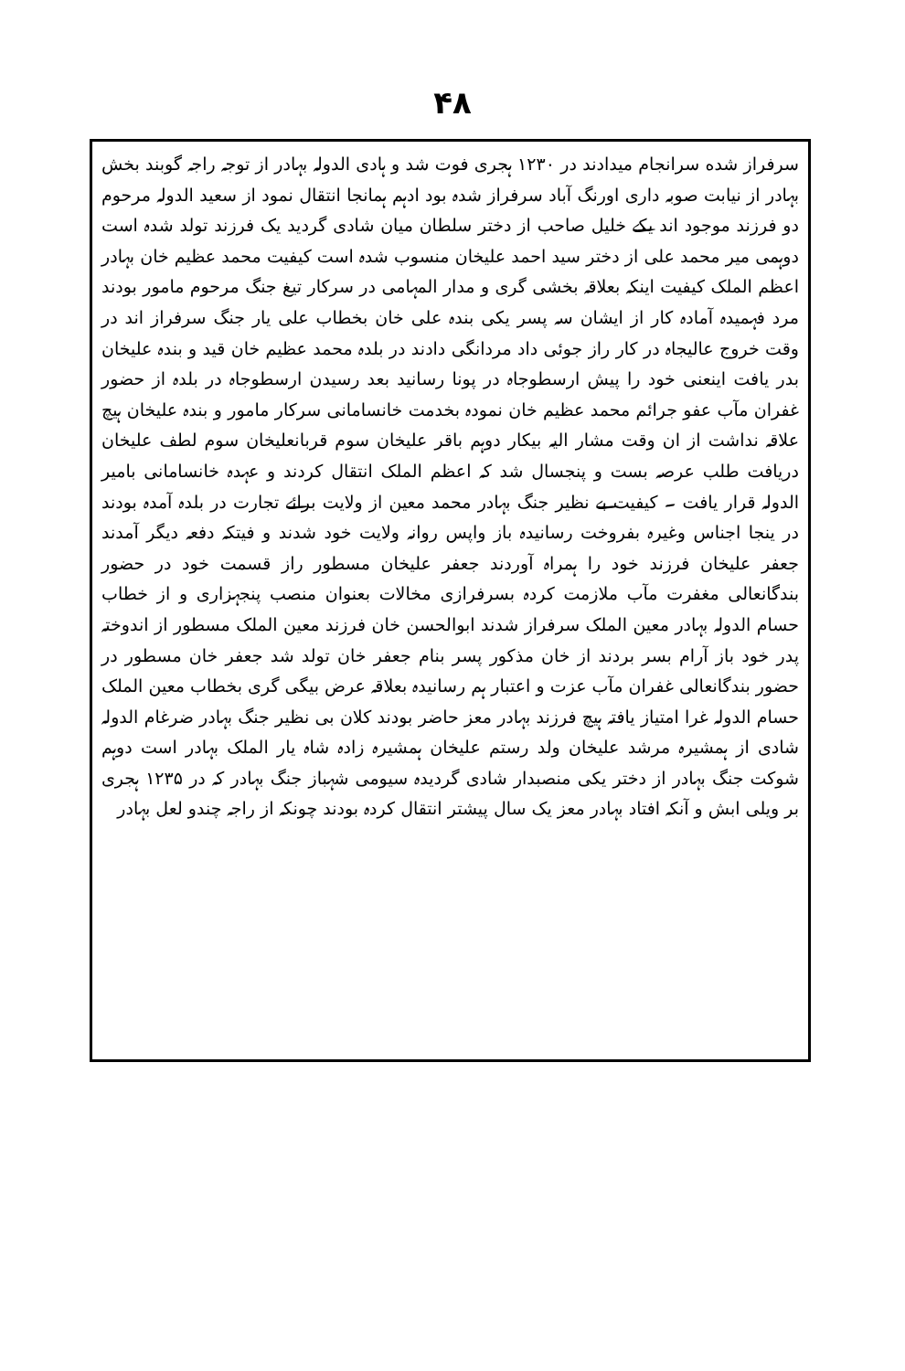۴۸
سرفراز شده سرانجام میدادند در ۱۲۳۰ ہجری فوت شد و ہادی الدولہ بہادر از توجہ راجہ گوبند بخش بہادر از نیابت صوبہ داری اورنگ آباد سرفراز شدہ بود ادہم ہمانجا انتقال نمود از سعید الدولہ مرحوم دو فرزند موجود اند یکے خلیل صاحب از دختر سلطان میان شادی گردید یک فرزند تولد شدہ است دوہمی میر محمد علی از دختر سید احمد علیخان منسوب شدہ است کیفیت محمد عظیم خان بہادر اعظم الملک کیفیت اینکہ بعلاقہ بخشی گری و مدار المہامی در سرکار تیغ جنگ مرحوم مامور بودند مرد فہمیدہ آمادہ کار از ایشان سہ پسر یکی بندہ علی خان بخطاب علی یار جنگ سرفراز اند در وقت خروج عالیجاہ در کار راز جوئی داد مردانگی دادند در بلدہ محمد عظیم خان قید و بندہ علیخان بدر یافت اینعنی خود را پیش ارسطوجاہ در پونا رسانید بعد رسیدن ارسطوجاہ در بلدہ از حضور غفران مآب عفو جرائم محمد عظیم خان نمودہ بخدمت خانسامانی سرکار مامور و بندہ علیخان ہیچ علاقہ نداشت از ان وقت مشار الیہ بیکار دوہم باقر علیخان سوم قربانعلیخان سوم لطف علیخان دریافت طلب عرصہ بست و پنجسال شد کہ اعظم الملک انتقال کردند و عہدہ خانسامانی بامیر الدولہ قرار یافت ۔ کیفیت بے نظیر جنگ بہادر محمد معین از ولایت برائے تجارت در بلدہ آمدہ بودند در ینجا اجناس وغیرہ بفروخت رسانیدہ باز واپس روانہ ولایت خود شدند و فیتکہ دفعہ دیگر آمدند جعفر علیخان فرزند خود را ہمراہ آوردند جعفر علیخان مسطور راز قسمت خود در حضور بندگانعالی مغفرت مآب ملازمت کردہ بسرفرازی مخالات بعنوان منصب پنجہزاری و از خطاب حسام الدولہ بہادر معین الملک سرفراز شدند ابوالحسن خان فرزند معین الملک مسطور از اندوختہ پدر خود باز آرام بسر بردند از خان مذکور پسر بنام جعفر خان تولد شد جعفر خان مسطور در حضور بندگانعالی غفران مآب عزت و اعتبار ہم رسانیدہ بعلاقہ عرض بیگی گری بخطاب معین الملک حسام الدولہ غرا امتیاز یافتہ ہیچ فرزند بہادر معز حاضر بودند کلان بی نظیر جنگ بہادر ضرغام الدولہ شادی از ہمشیرہ مرشد علیخان ولد رستم علیخان ہمشیرہ زادہ شاہ یار الملک بہادر است دوہم شوکت جنگ بہادر از دختر یکی منصبدار شادی گردیدہ سیومی شہباز جنگ بہادر کہ در ۱۲۳۵ ہجری بر ویلی ابش و آنکہ افتاد بہادر معز یک سال پیشتر انتقال کردہ بودند چونکہ از راجہ چندو لعل بہادر